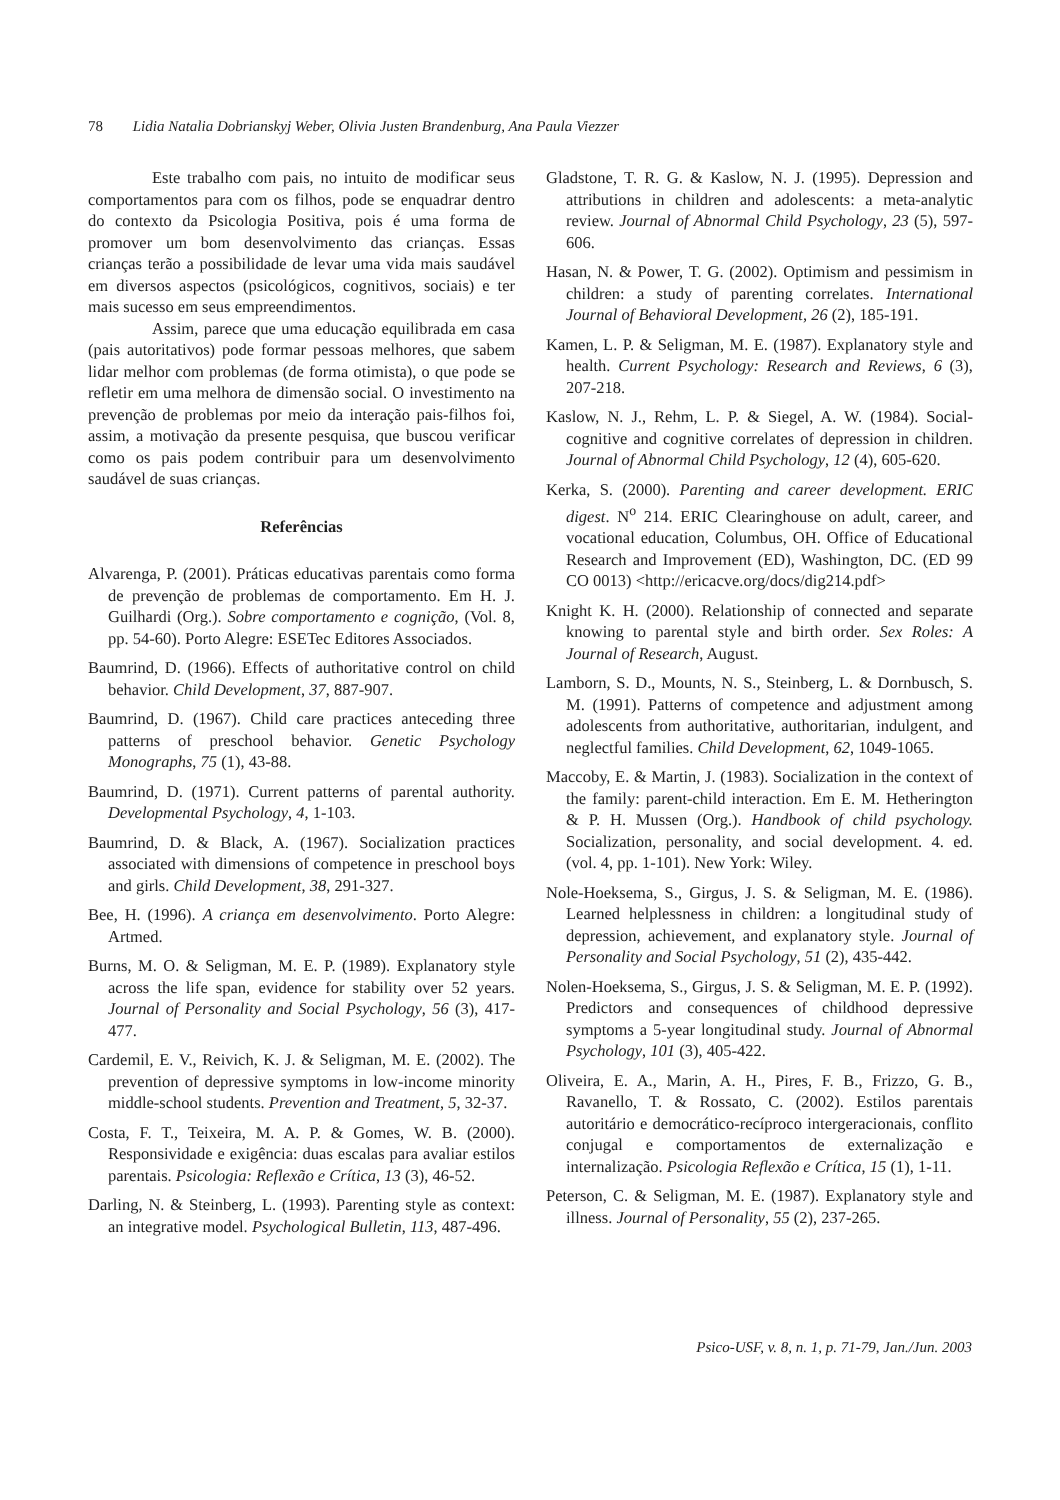78 Lidia Natalia Dobrianskyj Weber, Olivia Justen Brandenburg, Ana Paula Viezzer
Este trabalho com pais, no intuito de modificar seus comportamentos para com os filhos, pode se enquadrar dentro do contexto da Psicologia Positiva, pois é uma forma de promover um bom desenvolvimento das crianças. Essas crianças terão a possibilidade de levar uma vida mais saudável em diversos aspectos (psicológicos, cognitivos, sociais) e ter mais sucesso em seus empreendimentos.
Assim, parece que uma educação equilibrada em casa (pais autoritativos) pode formar pessoas melhores, que sabem lidar melhor com problemas (de forma otimista), o que pode se refletir em uma melhora de dimensão social. O investimento na prevenção de problemas por meio da interação pais-filhos foi, assim, a motivação da presente pesquisa, que buscou verificar como os pais podem contribuir para um desenvolvimento saudável de suas crianças.
Referências
Alvarenga, P. (2001). Práticas educativas parentais como forma de prevenção de problemas de comportamento. Em H. J. Guilhardi (Org.). Sobre comportamento e cognição, (Vol. 8, pp. 54-60). Porto Alegre: ESETec Editores Associados.
Baumrind, D. (1966). Effects of authoritative control on child behavior. Child Development, 37, 887-907.
Baumrind, D. (1967). Child care practices anteceding three patterns of preschool behavior. Genetic Psychology Monographs, 75 (1), 43-88.
Baumrind, D. (1971). Current patterns of parental authority. Developmental Psychology, 4, 1-103.
Baumrind, D. & Black, A. (1967). Socialization practices associated with dimensions of competence in preschool boys and girls. Child Development, 38, 291-327.
Bee, H. (1996). A criança em desenvolvimento. Porto Alegre: Artmed.
Burns, M. O. & Seligman, M. E. P. (1989). Explanatory style across the life span, evidence for stability over 52 years. Journal of Personality and Social Psychology, 56 (3), 417-477.
Cardemil, E. V., Reivich, K. J. & Seligman, M. E. (2002). The prevention of depressive symptoms in low-income minority middle-school students. Prevention and Treatment, 5, 32-37.
Costa, F. T., Teixeira, M. A. P. & Gomes, W. B. (2000). Responsividade e exigência: duas escalas para avaliar estilos parentais. Psicologia: Reflexão e Crítica, 13 (3), 46-52.
Darling, N. & Steinberg, L. (1993). Parenting style as context: an integrative model. Psychological Bulletin, 113, 487-496.
Gladstone, T. R. G. & Kaslow, N. J. (1995). Depression and attributions in children and adolescents: a meta-analytic review. Journal of Abnormal Child Psychology, 23 (5), 597-606.
Hasan, N. & Power, T. G. (2002). Optimism and pessimism in children: a study of parenting correlates. International Journal of Behavioral Development, 26 (2), 185-191.
Kamen, L. P. & Seligman, M. E. (1987). Explanatory style and health. Current Psychology: Research and Reviews, 6 (3), 207-218.
Kaslow, N. J., Rehm, L. P. & Siegel, A. W. (1984). Social-cognitive and cognitive correlates of depression in children. Journal of Abnormal Child Psychology, 12 (4), 605-620.
Kerka, S. (2000). Parenting and career development. ERIC digest. N<sup>o</sup> 214. ERIC Clearinghouse on adult, career, and vocational education, Columbus, OH. Office of Educational Research and Improvement (ED), Washington, DC. (ED 99 CO 0013) <http://ericacve.org/docs/dig214.pdf>
Knight K. H. (2000). Relationship of connected and separate knowing to parental style and birth order. Sex Roles: A Journal of Research, August.
Lamborn, S. D., Mounts, N. S., Steinberg, L. & Dornbusch, S. M. (1991). Patterns of competence and adjustment among adolescents from authoritative, authoritarian, indulgent, and neglectful families. Child Development, 62, 1049-1065.
Maccoby, E. & Martin, J. (1983). Socialization in the context of the family: parent-child interaction. Em E. M. Hetherington & P. H. Mussen (Org.). Handbook of child psychology. Socialization, personality, and social development. 4. ed. (vol. 4, pp. 1-101). New York: Wiley.
Nole-Hoeksema, S., Girgus, J. S. & Seligman, M. E. (1986). Learned helplessness in children: a longitudinal study of depression, achievement, and explanatory style. Journal of Personality and Social Psychology, 51 (2), 435-442.
Nolen-Hoeksema, S., Girgus, J. S. & Seligman, M. E. P. (1992). Predictors and consequences of childhood depressive symptoms a 5-year longitudinal study. Journal of Abnormal Psychology, 101 (3), 405-422.
Oliveira, E. A., Marin, A. H., Pires, F. B., Frizzo, G. B., Ravanello, T. & Rossato, C. (2002). Estilos parentais autoritário e democrático-recíproco intergeracionais, conflito conjugal e comportamentos de externalização e internalização. Psicologia Reflexão e Crítica, 15 (1), 1-11.
Peterson, C. & Seligman, M. E. (1987). Explanatory style and illness. Journal of Personality, 55 (2), 237-265.
Psico-USF, v. 8, n. 1, p. 71-79, Jan./Jun. 2003